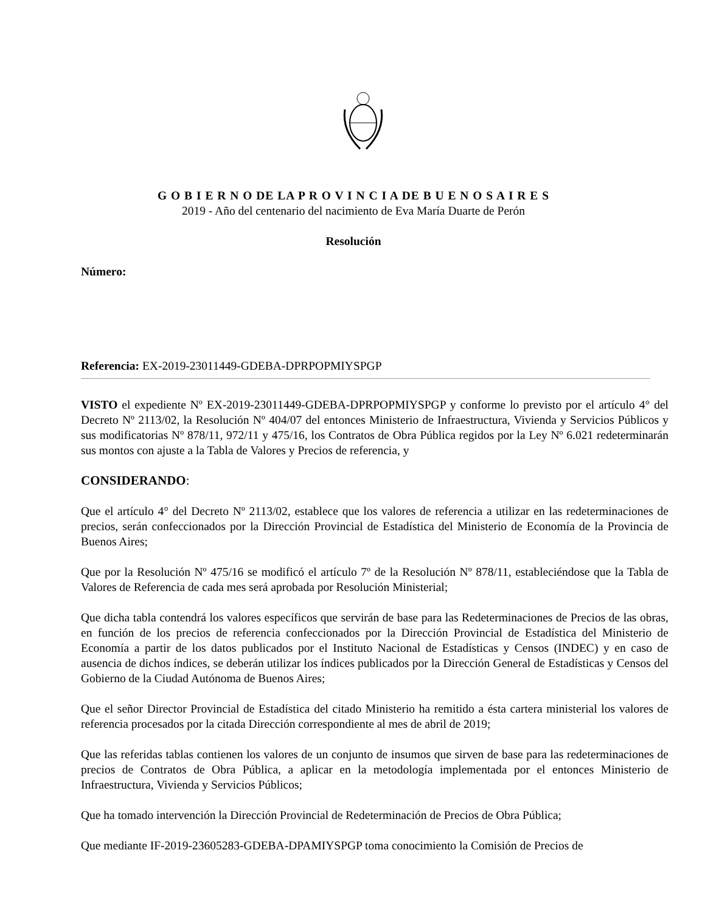G O B I E R N O DE LA P R O V I N C I A DE B U E N O S A I R E S
2019 - Año del centenario del nacimiento de Eva María Duarte de Perón
Resolución
Número:
Referencia: EX-2019-23011449-GDEBA-DPRPOPMIYSPGP
VISTO el expediente Nº EX-2019-23011449-GDEBA-DPRPOPMIYSPGP y conforme lo previsto por el artículo 4° del Decreto Nº 2113/02, la Resolución Nº 404/07 del entonces Ministerio de Infraestructura, Vivienda y Servicios Públicos y sus modificatorias Nº 878/11, 972/11 y 475/16, los Contratos de Obra Pública regidos por la Ley Nº 6.021 redeterminarán sus montos con ajuste a la Tabla de Valores y Precios de referencia, y
CONSIDERANDO:
Que el artículo 4° del Decreto Nº 2113/02, establece que los valores de referencia a utilizar en las redeterminaciones de precios, serán confeccionados por la Dirección Provincial de Estadística del Ministerio de Economía de la Provincia de Buenos Aires;
Que por la Resolución Nº 475/16 se modificó el artículo 7º de la Resolución Nº 878/11, estableciéndose que la Tabla de Valores de Referencia de cada mes será aprobada por Resolución Ministerial;
Que dicha tabla contendrá los valores específicos que servirán de base para las Redeterminaciones de Precios de las obras, en función de los precios de referencia confeccionados por la Dirección Provincial de Estadística del Ministerio de Economía a partir de los datos publicados por el Instituto Nacional de Estadísticas y Censos (INDEC) y en caso de ausencia de dichos índices, se deberán utilizar los índices publicados por la Dirección General de Estadísticas y Censos del Gobierno de la Ciudad Autónoma de Buenos Aires;
Que el señor Director Provincial de Estadística del citado Ministerio ha remitido a ésta cartera ministerial los valores de referencia procesados por la citada Dirección correspondiente al mes de abril de 2019;
Que las referidas tablas contienen los valores de un conjunto de insumos que sirven de base para las redeterminaciones de precios de Contratos de Obra Pública, a aplicar en la metodología implementada por el entonces Ministerio de Infraestructura, Vivienda y Servicios Públicos;
Que ha tomado intervención la Dirección Provincial de Redeterminación de Precios de Obra Pública;
Que mediante IF-2019-23605283-GDEBA-DPAMIYSPGP toma conocimiento la Comisión de Precios de